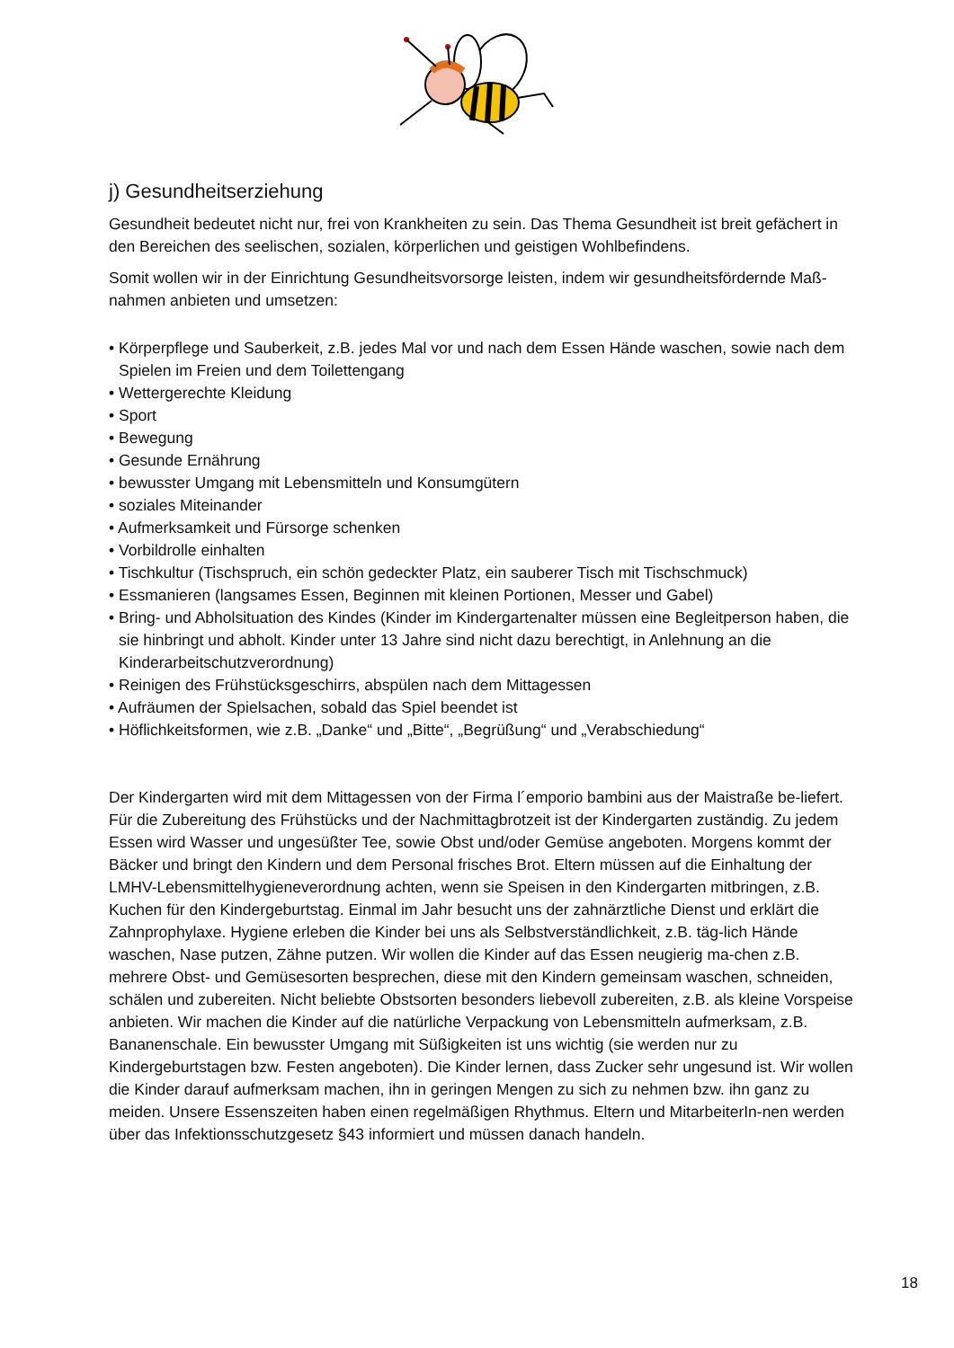j) Gesundheitserziehung
Gesundheit bedeutet nicht nur, frei von Krankheiten zu sein. Das Thema Gesundheit ist breit gefächert in den Bereichen des seelischen, sozialen, körperlichen und geistigen Wohlbefindens.
Somit wollen wir in der Einrichtung Gesundheitsvorsorge leisten, indem wir gesundheitsfördernde Maß-nahmen anbieten und umsetzen:
• Körperpflege und Sauberkeit, z.B. jedes Mal vor und nach dem Essen Hände waschen, sowie nach dem Spielen im Freien und dem Toilettengang
• Wettergerechte Kleidung
• Sport
• Bewegung
• Gesunde Ernährung
• bewusster Umgang mit Lebensmitteln und Konsumgütern
• soziales Miteinander
• Aufmerksamkeit und Fürsorge schenken
• Vorbildrolle einhalten
• Tischkultur (Tischspruch, ein schön gedeckter Platz, ein sauberer Tisch mit Tischschmuck)
• Essmanieren (langsames Essen, Beginnen mit kleinen Portionen, Messer und Gabel)
• Bring- und Abholsituation des Kindes (Kinder im Kindergartenalter müssen eine Begleitperson haben, die sie hinbringt und abholt. Kinder unter 13 Jahre sind nicht dazu berechtigt, in Anlehnung an die Kinderarbeitschutzverordnung)
• Reinigen des Frühstücksgeschirrs, abspülen nach dem Mittagessen
• Aufräumen der Spielsachen, sobald das Spiel beendet ist
• Höflichkeitsformen, wie z.B. „Danke“ und „Bitte“, „Begrüßung“ und „Verabschiedung“
Der Kindergarten wird mit dem Mittagessen von der Firma l´emporio bambini aus der Maistraße be-liefert. Für die Zubereitung des Frühstücks und der Nachmittagbrotzeit ist der Kindergarten zuständig. Zu jedem Essen wird Wasser und ungesüßter Tee, sowie Obst und/oder Gemüse angeboten. Morgens kommt der Bäcker und bringt den Kindern und dem Personal frisches Brot. Eltern müssen auf die Einhaltung der LMHV-Lebensmittelhygieneverordnung achten, wenn sie Speisen in den Kindergarten mitbringen, z.B. Kuchen für den Kindergeburtstag. Einmal im Jahr besucht uns der zahnärztliche Dienst und erklärt die Zahnprophylaxe. Hygiene erleben die Kinder bei uns als Selbstverständlichkeit, z.B. täg-lich Hände waschen, Nase putzen, Zähne putzen. Wir wollen die Kinder auf das Essen neugierig ma-chen z.B. mehrere Obst- und Gemüsesorten besprechen, diese mit den Kindern gemeinsam waschen, schneiden, schälen und zubereiten. Nicht beliebte Obstsorten besonders liebevoll zubereiten, z.B. als kleine Vorspeise anbieten. Wir machen die Kinder auf die natürliche Verpackung von Lebensmitteln aufmerksam, z.B. Bananenschale. Ein bewusster Umgang mit Süßigkeiten ist uns wichtig (sie werden nur zu Kindergeburtstagen bzw. Festen angeboten). Die Kinder lernen, dass Zucker sehr ungesund ist. Wir wollen die Kinder darauf aufmerksam machen, ihn in geringen Mengen zu sich zu nehmen bzw. ihn ganz zu meiden. Unsere Essenszeiten haben einen regelmäßigen Rhythmus. Eltern und MitarbeiterIn-nen werden über das Infektionsschutzgesetz §43 informiert und müssen danach handeln.
18